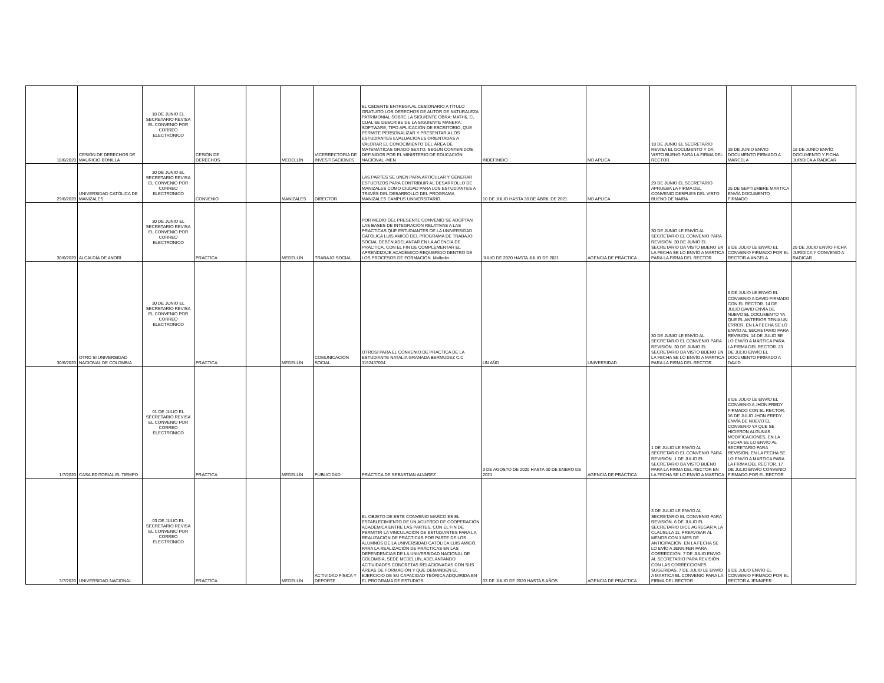| 18/6/2020 | CESIÓN DE DERECHOS DE MAURICIO BONILLA | 18 DE JUNIO EL SECRETARIO REVISA EL CONVENIO POR CORREO ELECTRONICO | CESIÓN DE DERECHOS | | MEDELLÍN | VICERRECTORÍA DE INVESTIGACIONES | EL CEDENTE ENTREGA AL CESIONARIO A TÍTULO GRATUITO LOS DERECHOS DE AUTOR DE NATURALEZA PATRIMONIAL SOBRE LA SIGUIENTE OBRA: MATH6, EL CUAL SE DESCRIBE DE LA SIGUIENTE MANERA: SOFTWARE, TIPO APLICACIÓN DE ESCRITORIO, QUE PERMITE PERSONALIZAR Y PRESENTAR A LOS ESTUDIANTES EVALUACIONES ORIENTADAS A VALORAR EL CONOCIMIENTO DEL ÁREA DE MATEMÁTICAS GRADO SEXTO, SEGÚN CONTENIDOS DEFINIDOS POR EL MINISTERIO DE EDUCACIÓN NACIONAL -MEN | INDEFINIDO | NO APLICA | 18 DE JUNIO EL SECRETARIO REVISA EL DOCUMENTO Y DA VISTO BUENO PARA LA FIRMA DEL RECTOR | 18 DE JUNIO ENVIO DOCUMENTO FIRMADO A MARCELA | 18 DE JUNIO ENVÍO DOCUMENTO Y FICHA JURIDICA A RADICAR |
| 29/6/2020 | UNIVERSIDAD CATÓLICA DE MANIZALES | 30 DE JUNIO EL SECRETARIO REVISA EL CONVENIO POR CORREO ELECTRONICO | CONVENIO | | MANIZALES | DIRECTOR | LAS PARTES SE UNEN PARA ARTICULAR Y GENERAR ESFUERZOS PARA CONTRIBUIR AL DESARROLLO DE MANIZALES COMO CIUDAD PARA LOS ESTUDIANTES A TRAVÉS DEL DESARROLLO DEL PROGRAMA MANIZALES CAMPUS UNIVERSITARIO. | 10 DE JULIO HASTA 30 DE ABRIL DE 2021 | NO APLICA | 29 DE JUNIO EL SECRETARIO APRUEBA LA FIRMA DEL CONVENIO DESPUES DEL VISTO BUENO DE NAIRA | 25 DE SEPTIEMBRE MARTICA ENVÍA DOCUMENTO FIRMADO | |
| 30/6/2020 | ALCALDÍA DE ANORÍ | 30 DE JUNIO EL SECRETARIO REVISA EL CONVENIO POR CORREO ELECTRONICO | PRÁCTICA | | MEDELLÍN | TRABAJO SOCIAL | POR MEDIO DEL PRESENTE CONVENIO SE ADOPTAN LAS BASES DE INTEGRACIÓN RELATIVAS A LAS PRÁCTICAS QUE ESTUDIANTES DE LA UNIVERSIDAD CATÓLICA LUIS AMIGÓ DEL PROGRAMA DE TRABAJO SOCIAL DEBEN ADELANTAR EN LA AGENCIA DE PRÁCTICA, CON EL FIN DE COMPLEMENTAR EL APRENDIZAJE ACADÉMICO REQUERIDO DENTRO DE LOS PROCESOS DE FORMACIÓN. Mallerlin | JULIO DE 2020 HASTA JULIO DE 2021 | AGENCIA DE PRÁCTICA | 30 DE JUNIO LE ENVÍO AL SECRETARIO EL CONVENIO PARA REVISIÓN. 30 DE JUNIO EL SECRETARIO DA VISTO BUENO EN LA FECHA SE LO ENVÍO A MARTICA PARA LA FIRMA DEL RECTOR | 6 DE JULIO LE ENVÍO EL CONVENIO FIRMADO POR EL RECTOR A ANGELA | 28 DE JULIO ENVÍO FICHA JURÍDICA Y CONVENIO A RADICAR |
| 30/6/2020 | OTRO SI UNIVERSIDAD NACIONAL DE COLOMBIA | 30 DE JUNIO EL SECRETARIO REVISA EL CONVENIO POR CORREO ELECTRONICO | PRÁCTICA | | MEDELLÍN | COMUNICACIÓN SOCIAL | OTROSI PARA EL CONVENIO DE PRACTICA DE LA ESTUDIANTE NATALIA GRANADA BERMUDEZ C.C 1152437004 | UN AÑO | UNIVERSIDAD | 30 DE JUNIO LE ENVÍO AL SECRETARIO EL CONVENIO PARA REVISIÓN. 30 DE JUNIO EL SECRETARIO DA VISTO BUENO EN LA FECHA SE LO ENVÍO A MARTICA PARA LA FIRMA DEL RECTOR. | 6 DE JULIO LE ENVÍO EL CONVENIO A DAVID FIRMADO CON EL RECTOR. 14 DE JULIO DAVID ENVÍA DE NUEVO EL DOCUMENTO YA QUE EL ANTERIOR TENIA UN ERROR, EN LA FECHA SE LO ENVÍO AL SECRETARIO PARA REVISIÓN. 14 DE JULIO SE LO ENVÍO A MARTICA PARA LA FIRMA DEL RECTOR. 23 DE JULIO ENVÍO EL DOCUMENTO FIRMADO A DAVID | |
| 1/7/2020 | CASA EDITORIAL EL TIEMPO | 01 DE JULIO EL SECRETARIO REVISA EL CONVENIO POR CORREO ELECTRONICO | PRÁCTICA | | MEDELLÍN | PUBLICIDAD | PRÁCTICA DE SEBASTÍAN ALVAREZ | 3 DE AGOSTO DE 2020 HASTA 30 DE ENERO DE 2021 | AGENCIA DE PRÁCTICA | 1 DE JULIO LE ENVÍO AL SECRETARIO EL CONVENIO PARA REVISIÓN. 1 DE JULIO EL SECRETARIO DA VISTO BUENO PARA LA FIRMA DEL RECTOR EN LA FECHA SE LO ENVÍO A MARTICA | 6 DE JULIO LE ENVÍO EL CONVENIO A JHON FREDY FIRMADO CON EL RECTOR. 16 DE JULIO JHON FREDY ENVÍA DE NUEVO EL CONVENIO YA QUE SE HICIERON ALGUNAS MODIFICACIONES, EN LA FECHA SE LO ENVÍO AL SECRETARIO PARA REVISIÓN, EN LA FECHA SE LO ENVÍO A MARTICA PARA LA FIRMA DEL RECTOR. 17 DE JULIO ENVÍO CONVENIO FIRMADO POR EL RECTOR | |
| 3/7/2020 | UNIVERSIDAD NACIONAL | 03 DE JULIO EL SECRETARIO REVISA EL CONVENIO POR CORREO ELECTRONICO | PRÁCTICA | | MEDELLÍN | ACTIVIDAD FÍSICA Y DEPORTE | EL OBJETO DE ESTE CONVENIO MARCO ES EL ESTABLECIMIENTO DE UN ACUERDO DE COOPERACIÓN ACADÉMICA ENTRE LAS PARTES, CON EL FIN DE PERMITIR LA VINCULACIÓN DE ESTUDIANTES PARA LA REALIZACIÓN DE PRÁCTICAS POR PARTE DE LOS ALUMNOS DE LA UNIVERSIDAD CATÓLICA LUIS AMIGÓ, PARA LA REALIZACIÓN DE PRÁCTICAS EN LAS DEPENDENCIAS DE LA UNIVERSIDAD NACIONAL DE COLOMBIA, SEDE MEDELLÍN, ADELANTANDO ACTIVIDADES CONCRETAS RELACIONADAS CON SUS ÁREAS DE FORMACIÓN Y QUE DEMANDEN EL EJERCICIO DE SU CAPACIDAD TEÓRICA ADQUIRIDA EN EL PROGRAMA DE ESTUDIOS. | 03 DE JULIO DE 2020 HASTA 5 AÑOS | AGENCIA DE PRÁCTICA | 3 DE JULIO LE ENVÍO AL SECRETARIO EL CONVENIO PARA REVISIÓN. 6 DE JULIO EL SECRETARIO DICE AGREGAR A LA CLAUSULA 11, PREAVISAR AL MENOS CON 1 MES DE ANTICIPACIÓN. EN LA FECHA SE LO EVÍO A JENNIFER PARA CORRECCIÓN. 7 DE JULIO ENVÍO AL SECRETARIO PARA REVISIÓN CON LAS CORRECCIONES SUGERIDAS. 7 DE JULIO LE ENVÍO A MARTICA EL CONVENIO PARA LA FIRMA DEL RECTOR | 8 DE JULIO ENVÍO EL CONVENIO FIRMADO POR EL RECTOR A JENNIFER | |